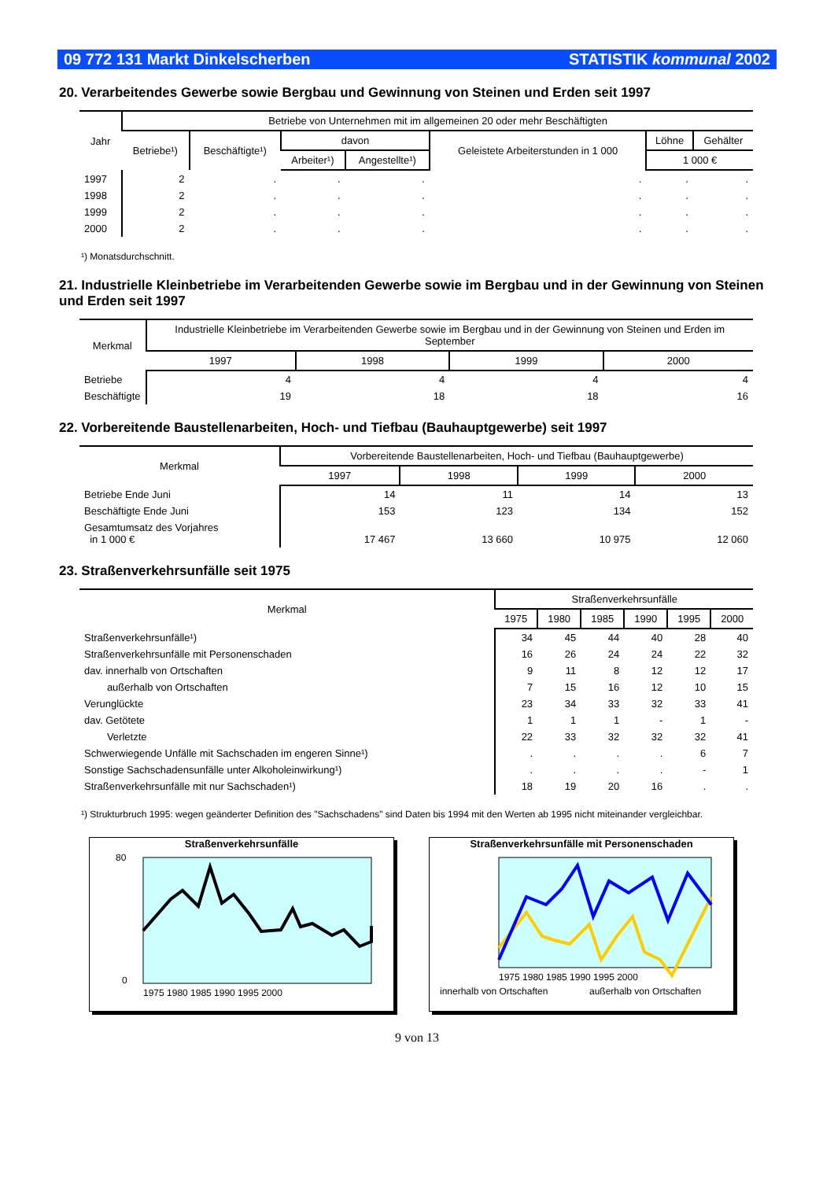09 772 131 Markt Dinkelscherben STATISTIK kommunal 2002
20. Verarbeitendes Gewerbe sowie Bergbau und Gewinnung von Steinen und Erden seit 1997
| Jahr | Betriebe von Unternehmen mit im allgemeinen 20 oder mehr Beschäftigten | | | | | | |
| --- | --- | --- | --- | --- | --- | --- | --- |
| | Betriebe¹) | Beschäftigte¹) | davon | | Geleistete Arbeiterstunden in 1 000 | Löhne | Gehälter |
| | | | Arbeiter¹) | Angestellte¹) | | 1 000 € | |
| 1997 | 2 | . | . | . | . | . | . |
| 1998 | 2 | . | . | . | . | . | . |
| 1999 | 2 | . | . | . | . | . | . |
| 2000 | 2 | . | . | . | . | . | . |
¹) Monatsdurchschnitt.
21. Industrielle Kleinbetriebe im Verarbeitenden Gewerbe sowie im Bergbau und in der Gewinnung von Steinen und Erden seit 1997
| Merkmal | Industrielle Kleinbetriebe im Verarbeitenden Gewerbe sowie im Bergbau und in der Gewinnung von Steinen und Erden im September | | | |
| --- | --- | --- | --- | --- |
| | 1997 | 1998 | 1999 | 2000 |
| Betriebe | 4 | 4 | 4 | 4 |
| Beschäftigte | 19 | 18 | 18 | 16 |
22. Vorbereitende Baustellenarbeiten, Hoch- und Tiefbau (Bauhauptgewerbe) seit 1997
| Merkmal | Vorbereitende Baustellenarbeiten, Hoch- und Tiefbau (Bauhauptgewerbe) | | | |
| --- | --- | --- | --- | --- |
| | 1997 | 1998 | 1999 | 2000 |
| Betriebe Ende Juni | 14 | 11 | 14 | 13 |
| Beschäftigte Ende Juni | 153 | 123 | 134 | 152 |
| Gesamtumsatz des Vorjahres in 1 000 € | 17 467 | 13 660 | 10 975 | 12 060 |
23. Straßenverkehrsunfälle seit 1975
| Merkmal | Straßenverkehrsunfälle | | | | | |
| --- | --- | --- | --- | --- | --- | --- |
| | 1975 | 1980 | 1985 | 1990 | 1995 | 2000 |
| Straßenverkehrsunfälle¹) | 34 | 45 | 44 | 40 | 28 | 40 |
| Straßenverkehrsunfälle mit Personenschaden | 16 | 26 | 24 | 24 | 22 | 32 |
| dav. innerhalb von Ortschaften | 9 | 11 | 8 | 12 | 12 | 17 |
| außerhalb von Ortschaften | 7 | 15 | 16 | 12 | 10 | 15 |
| Verunglückte | 23 | 34 | 33 | 32 | 33 | 41 |
| dav. Getötete | 1 | 1 | 1 | - | 1 | - |
| Verletzte | 22 | 33 | 32 | 32 | 32 | 41 |
| Schwerwiegende Unfälle mit Sachschaden im engeren Sinne¹) | . | . | . | . | 6 | 7 |
| Sonstige Sachschadensunfälle unter Alkoholeinwirkung¹) | . | . | . | . | - | 1 |
| Straßenverkehrsunfälle mit nur Sachschaden¹) | 18 | 19 | 20 | 16 | . | . |
¹) Strukturbruch 1995: wegen geänderter Definition des "Sachschadens" sind Daten bis 1994 mit den Werten ab 1995 nicht miteinander vergleichbar.
Straßenverkehrsunfälle
1975 1980 1985 1990 1995 2000
80
0
Straßenverkehrsunfälle mit Personenschaden
1975 1980 1985 1990 1995 2000
innerhalb von Ortschaften
außerhalb von Ortschaften
9 von 13